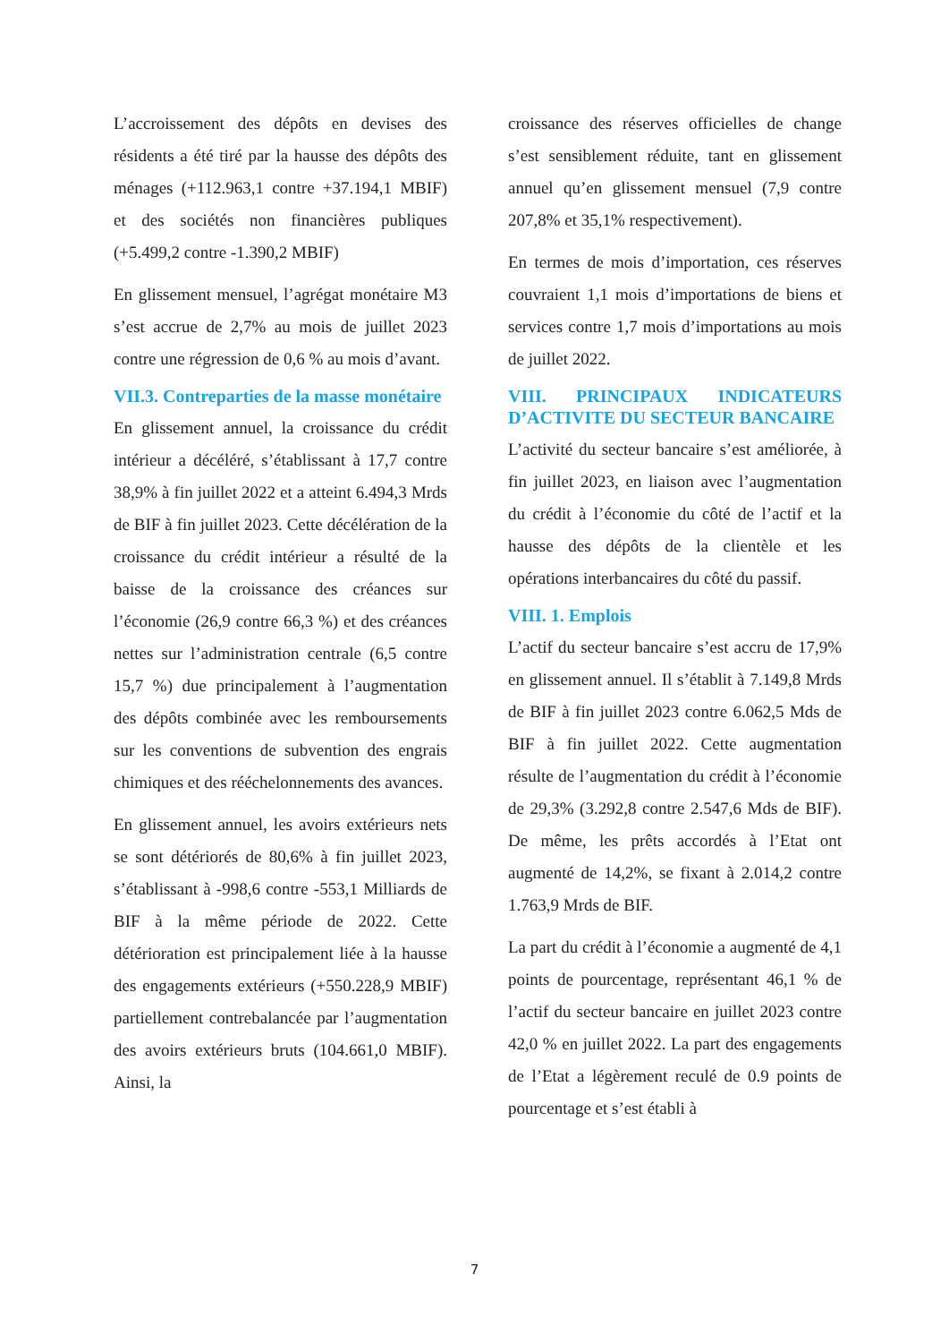L’accroissement des dépôts en devises des résidents a été tiré par la hausse des dépôts des ménages (+112.963,1 contre +37.194,1 MBIF) et des sociétés non financières publiques (+5.499,2 contre -1.390,2 MBIF)
En glissement mensuel, l’agrégat monétaire M3 s’est accrue de 2,7% au mois de juillet 2023 contre une régression de 0,6 % au mois d’avant.
VII.3. Contreparties de la masse monétaire
En glissement annuel, la croissance du crédit intérieur a décéléré, s’établissant à 17,7 contre 38,9% à fin juillet 2022 et a atteint 6.494,3 Mrds de BIF à fin juillet 2023. Cette décélération de la croissance du crédit intérieur a résulté de la baisse de la croissance des créances sur l’économie (26,9 contre 66,3 %) et des créances nettes sur l’administration centrale (6,5 contre 15,7 %) due principalement à l’augmentation des dépôts combinée avec les remboursements sur les conventions de subvention des engrais chimiques et des rééchelonnements des avances.
En glissement annuel, les avoirs extérieurs nets se sont détériorés de 80,6% à fin juillet 2023, s’établissant à -998,6 contre -553,1 Milliards de BIF à la même période de 2022. Cette détérioration est principalement liée à la hausse des engagements extérieurs (+550.228,9 MBIF) partiellement contrebalancée par l’augmentation des avoirs extérieurs bruts (104.661,0 MBIF). Ainsi, la
croissance des réserves officielles de change s’est sensiblement réduite, tant en glissement annuel qu’en glissement mensuel (7,9 contre 207,8% et 35,1% respectivement).
En termes de mois d’importation, ces réserves couvraient 1,1 mois d’importations de biens et services contre 1,7 mois d’importations au mois de juillet 2022.
VIII. PRINCIPAUX INDICATEURS D’ACTIVITE DU SECTEUR BANCAIRE
L’activité du secteur bancaire s’est améliorée, à fin juillet 2023, en liaison avec l’augmentation du crédit à l’économie du côté de l’actif et la hausse des dépôts de la clientèle et les opérations interbancaires du côté du passif.
VIII. 1. Emplois
L’actif du secteur bancaire s’est accru de 17,9% en glissement annuel. Il s’établit à 7.149,8 Mrds de BIF à fin juillet 2023 contre 6.062,5 Mds de BIF à fin juillet 2022. Cette augmentation résulte de l’augmentation du crédit à l’économie de 29,3% (3.292,8 contre 2.547,6 Mds de BIF). De même, les prêts accordés à l’Etat ont augmenté de 14,2%, se fixant à 2.014,2 contre 1.763,9 Mrds de BIF.
La part du crédit à l’économie a augmenté de 4,1 points de pourcentage, représentant 46,1 % de l’actif du secteur bancaire en juillet 2023 contre 42,0 % en juillet 2022. La part des engagements de l’Etat a légèrement reculé de 0.9 points de pourcentage et s’est établi à
7